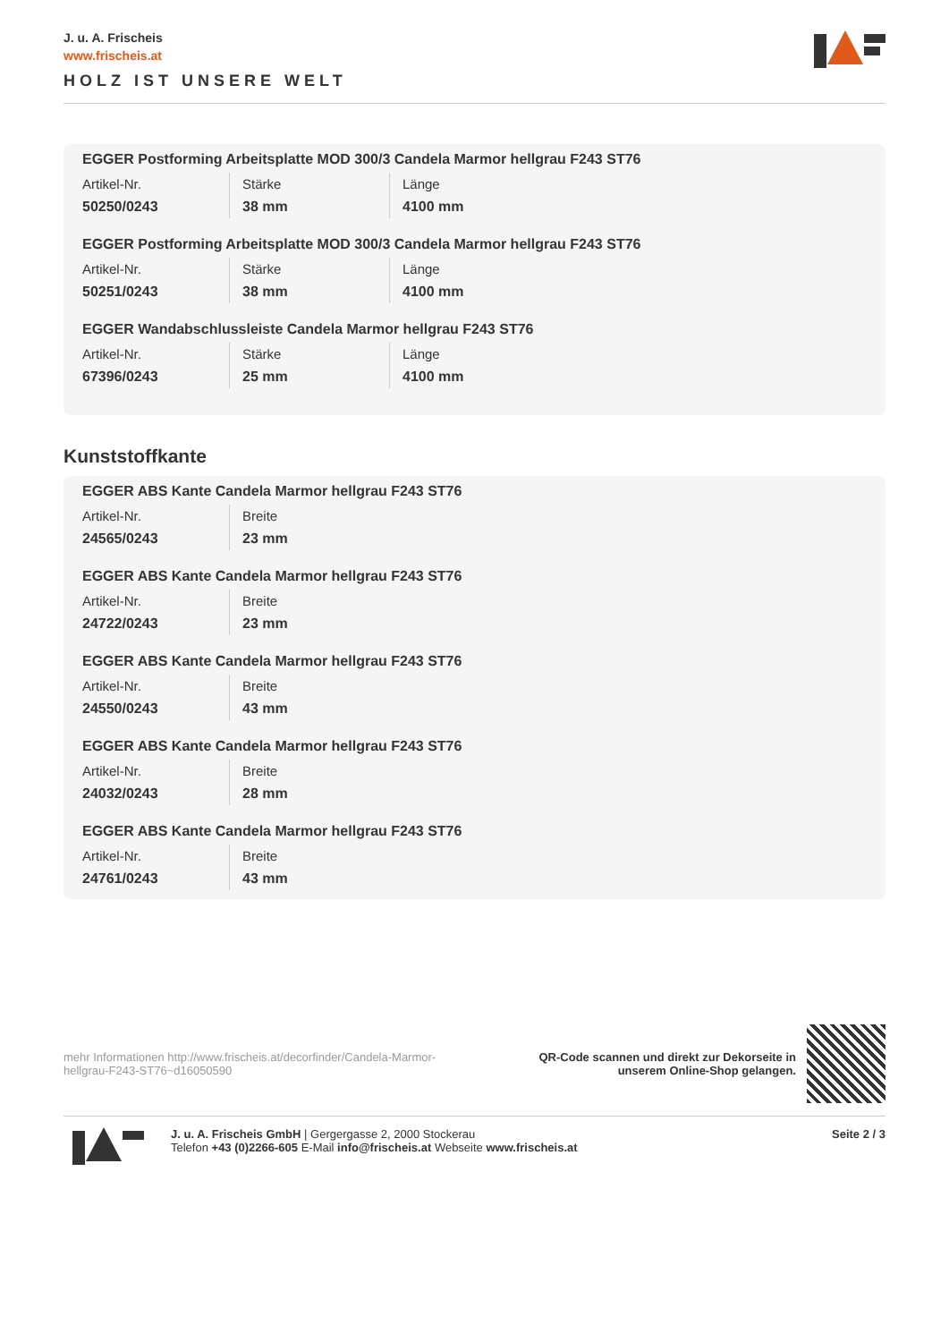J. u. A. Frischeis
www.frischeis.at
HOLZ IST UNSERE WELT
EGGER Postforming Arbeitsplatte MOD 300/3 Candela Marmor hellgrau F243 ST76
| Artikel-Nr. | Stärke | Länge |
| 50250/0243 | 38 mm | 4100 mm |
EGGER Postforming Arbeitsplatte MOD 300/3 Candela Marmor hellgrau F243 ST76
| Artikel-Nr. | Stärke | Länge |
| 50251/0243 | 38 mm | 4100 mm |
EGGER Wandabschlussleiste Candela Marmor hellgrau F243 ST76
| Artikel-Nr. | Stärke | Länge |
| 67396/0243 | 25 mm | 4100 mm |
Kunststoffkante
EGGER ABS Kante Candela Marmor hellgrau F243 ST76
| Artikel-Nr. | Breite |
| 24565/0243 | 23 mm |
EGGER ABS Kante Candela Marmor hellgrau F243 ST76
| Artikel-Nr. | Breite |
| 24722/0243 | 23 mm |
EGGER ABS Kante Candela Marmor hellgrau F243 ST76
| Artikel-Nr. | Breite |
| 24550/0243 | 43 mm |
EGGER ABS Kante Candela Marmor hellgrau F243 ST76
| Artikel-Nr. | Breite |
| 24032/0243 | 28 mm |
EGGER ABS Kante Candela Marmor hellgrau F243 ST76
| Artikel-Nr. | Breite |
| 24761/0243 | 43 mm |
mehr Informationen http://www.frischeis.at/decorfinder/Candela-Marmor-hellgrau-F243-ST76~d16050590
QR-Code scannen und direkt zur Dekorseite in
unserem Online-Shop gelangen.
J. u. A. Frischeis GmbH | Gergergasse 2, 2000 Stockerau
Telefon +43 (0)2266-605 E-Mail info@frischeis.at Webseite www.frischeis.at
Seite 2 / 3